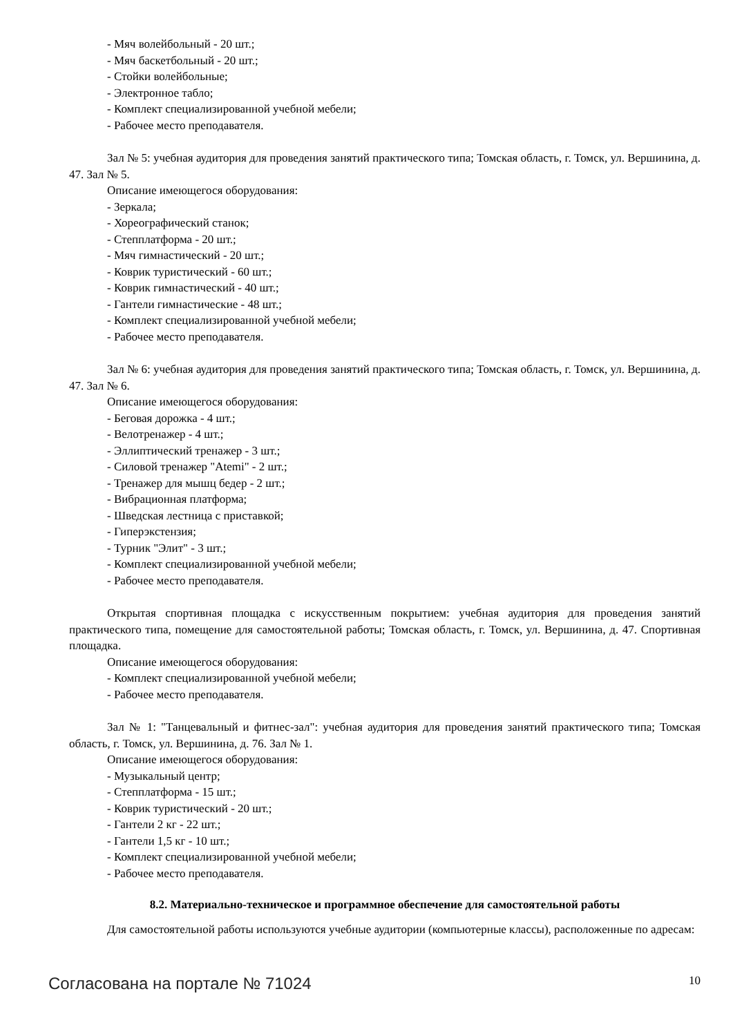- Мяч волейбольный - 20 шт.;
- Мяч баскетбольный - 20 шт.;
- Стойки волейбольные;
- Электронное табло;
- Комплект специализированной учебной мебели;
- Рабочее место преподавателя.
Зал № 5: учебная аудитория для проведения занятий практического типа; Томская область, г. Томск, ул. Вершинина, д. 47. Зал № 5.
Описание имеющегося оборудования:
- Зеркала;
- Хореографический станок;
- Степплатформа - 20 шт.;
- Мяч гимнастический - 20 шт.;
- Коврик туристический - 60 шт.;
- Коврик гимнастический - 40 шт.;
- Гантели гимнастические - 48 шт.;
- Комплект специализированной учебной мебели;
- Рабочее место преподавателя.
Зал № 6: учебная аудитория для проведения занятий практического типа; Томская область, г. Томск, ул. Вершинина, д. 47. Зал № 6.
Описание имеющегося оборудования:
- Беговая дорожка - 4 шт.;
- Велотренажер - 4 шт.;
- Эллиптический тренажер - 3 шт.;
- Силовой тренажер "Atemi" - 2 шт.;
- Тренажер для мышц бедер - 2 шт.;
- Вибрационная платформа;
- Шведская лестница с приставкой;
- Гиперэкстензия;
- Турник "Элит" - 3 шт.;
- Комплект специализированной учебной мебели;
- Рабочее место преподавателя.
Открытая спортивная площадка с искусственным покрытием: учебная аудитория для проведения занятий практического типа, помещение для самостоятельной работы; Томская область, г. Томск, ул. Вершинина, д. 47. Спортивная площадка.
Описание имеющегося оборудования:
- Комплект специализированной учебной мебели;
- Рабочее место преподавателя.
Зал № 1: "Танцевальный и фитнес-зал": учебная аудитория для проведения занятий практического типа; Томская область, г. Томск, ул. Вершинина, д. 76. Зал № 1.
Описание имеющегося оборудования:
- Музыкальный центр;
- Степплатформа - 15 шт.;
- Коврик туристический - 20 шт.;
- Гантели 2 кг - 22 шт.;
- Гантели 1,5 кг - 10 шт.;
- Комплект специализированной учебной мебели;
- Рабочее место преподавателя.
8.2. Материально-техническое и программное обеспечение для самостоятельной работы
Для самостоятельной работы используются учебные аудитории (компьютерные классы), расположенные по адресам:
Согласована на портале № 71024 10